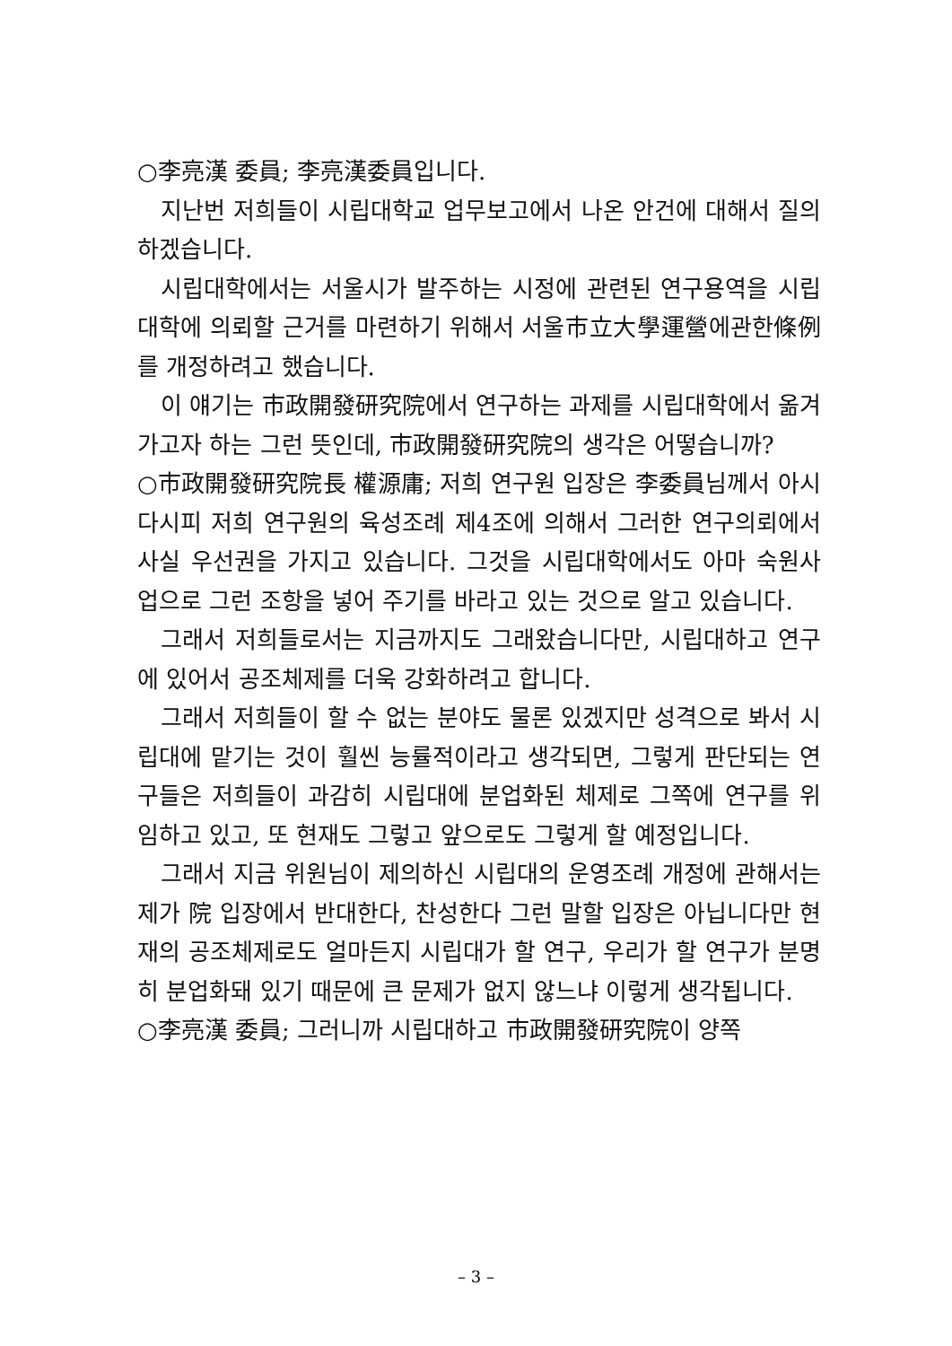○李亮漢 委員; 李亮漢委員입니다.
지난번 저희들이 시립대학교 업무보고에서 나온 안건에 대해서 질의하겠습니다.
시립대학에서는 서울시가 발주하는 시정에 관련된 연구용역을 시립대학에 의뢰할 근거를 마련하기 위해서 서울市立大學運營에관한條例를 개정하려고 했습니다.
이 얘기는 市政開發研究院에서 연구하는 과제를 시립대학에서 옮겨가고자 하는 그런 뜻인데, 市政開發研究院의 생각은 어떻습니까?
○市政開發研究院長 權源庸; 저희 연구원 입장은 李委員님께서 아시다시피 저희 연구원의 육성조례 제4조에 의해서 그러한 연구의뢰에서 사실 우선권을 가지고 있습니다. 그것을 시립대학에서도 아마 숙원사업으로 그런 조항을 넣어 주기를 바라고 있는 것으로 알고 있습니다.
그래서 저희들로서는 지금까지도 그래왔습니다만, 시립대하고 연구에 있어서 공조체제를 더욱 강화하려고 합니다.
그래서 저희들이 할 수 없는 분야도 물론 있겠지만 성격으로 봐서 시립대에 맡기는 것이 훨씬 능률적이라고 생각되면, 그렇게 판단되는 연구들은 저희들이 과감히 시립대에 분업화된 체제로 그쪽에 연구를 위임하고 있고, 또 현재도 그렇고 앞으로도 그렇게 할 예정입니다.
그래서 지금 위원님이 제의하신 시립대의 운영조례 개정에 관해서는 제가 院 입장에서 반대한다, 찬성한다 그런 말할 입장은 아닙니다만 현재의 공조체제로도 얼마든지 시립대가 할 연구, 우리가 할 연구가 분명히 분업화돼 있기 때문에 큰 문제가 없지 않느냐 이렇게 생각됩니다.
○李亮漢 委員; 그러니까 시립대하고 市政開發研究院이 양쪽
– 3 –